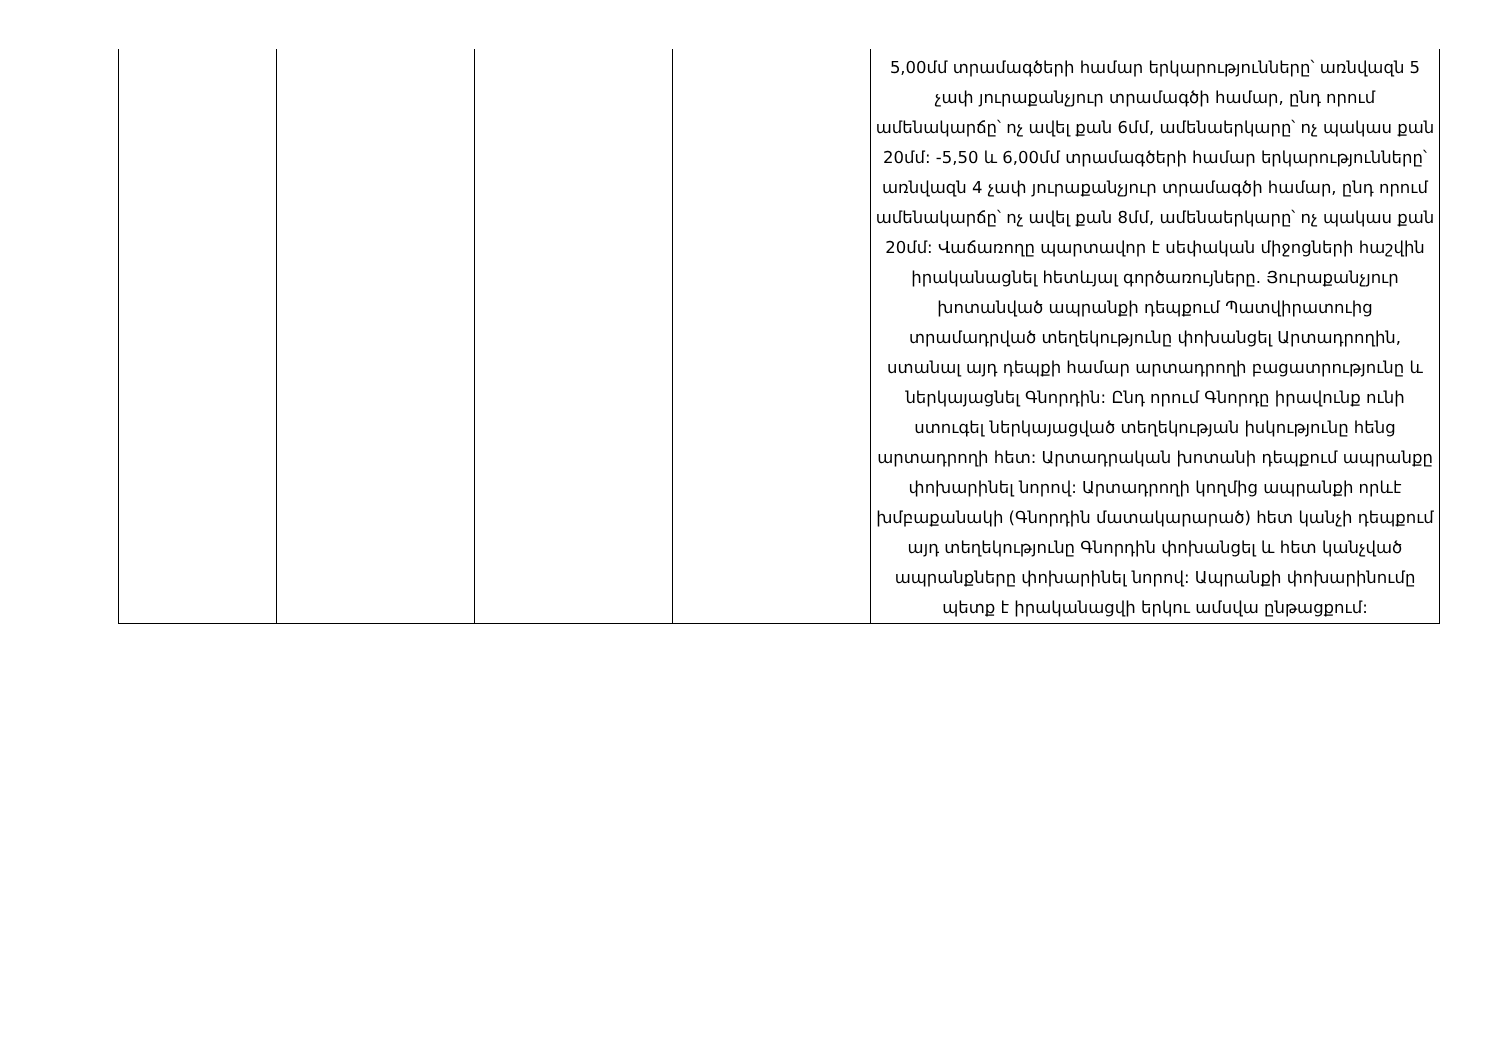| | | | | 5,00մմ տրամագծերի համար երկարությունները՝ առնվազն 5 չափ յուրաքանչյուր տրամագծի համար, ընդ որում ամենակարճը՝ ոչ ավել քան 6մմ, ամենաերկարը՝ ոչ պակաս քան 20մմ: -5,50 և 6,00մմ տրամագծերի համար երկարությունները՝ առնվազն 4 չափ յուրաքանչյուր տրամագծի համար, ընդ որում ամենակարճը՝ ոչ ավել քան 8մմ, ամենաերկարը՝ ոչ պակաս քան 20մմ: Վաճառողը պարտավոր է սեփական միջոցների հաշվին իրականացնել հետևյալ գործառույները. Յուրաքանչյուր խոտանված ապրանքի դեպքում Պատվիրատուից տրամադրված տեղեկությունը փոխանցել Արտադրողին, ստանալ այդ դեպքի համար արտադրողի բացատրությունը և ներկայացնել Գնորդին: Ընդ որում Գնորդը իրավունք ունի ստուգել ներկայացված տեղեկության իսկությունը հենց արտադրողի հետ: Արտադրական խոտանի դեպքում ապրանքը փոխարինել նորով: Արտադրողի կողմից ապրանքի որևէ խմբաքանակի (Գնորդին մատակարարած) հետ կանչի դեպքում այդ տեղեկությունը Գնորդին փոխանցել և հետ կանչված ապրանքները փոխարինել նորով: Ապրանքի փոխարինումը պետք է իրականացվի երկու ամսվա ընթացքում: |